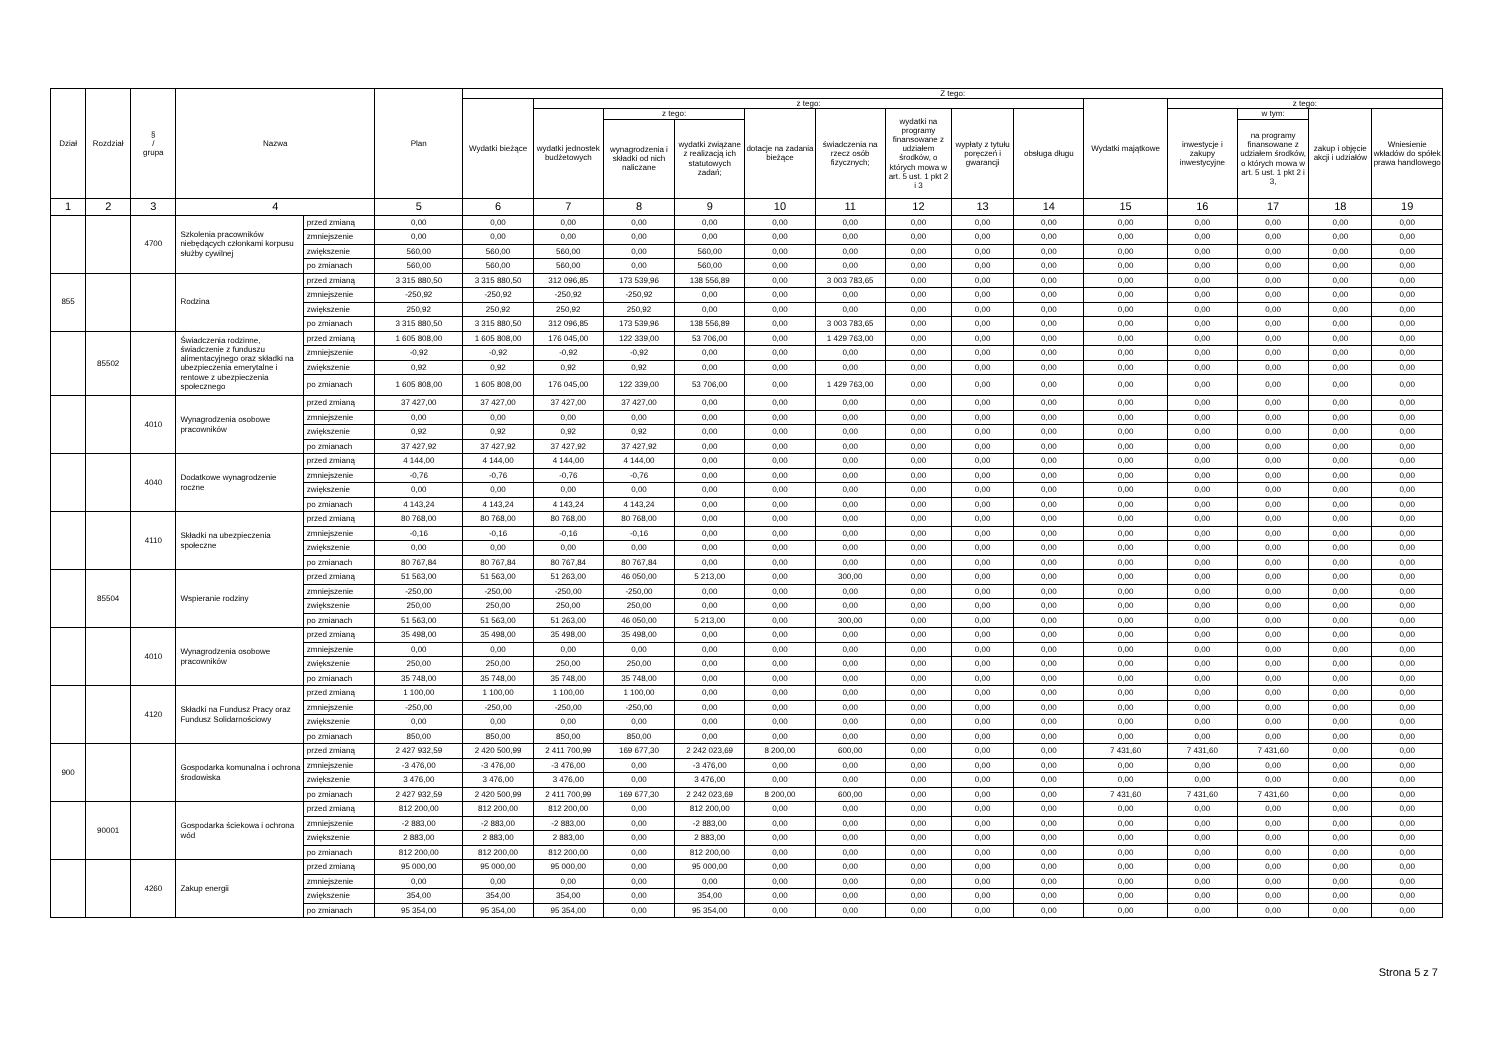| Dział | Rozdział | § / grupa | Nazwa | | Plan | Z tego: | | | | | | | | | | | | | |
| --- | --- | --- | --- | --- | --- | --- | --- | --- | --- | --- | --- | --- | --- | --- | --- | --- | --- | --- | --- |
| | | | | | | Wydatki bieżące | z tego: | | | | | | | | Wydatki majątkowe | z tego: | | | |
| | | | | | | | wydatki jednostek budżetowych | z tego: | | dotacje na zadania bieżące | świadczenia na rzecz osób fizycznych; | wydatki na programy finansowane z udziałem środków, o których mowa w art. 5 ust. 1 pkt 2 i 3 | wypłaty z tytułu poręczeń i gwarancji | obsługa długu | | inwestycje i zakupy inwestycyjne | w tym: | zakup i objęcie akcji i udziałów | Wniesienie wkładów do spółek prawa handlowego |
| | | | | | | | | wynagrodzenia i składki od nich naliczane | wydatki związane z realizacją ich statutowych zadań; | | | | | | | | na programy finansowane z udziałem środków, o których mowa w art. 5 ust. 1 pkt 2 i 3, | | |
| 1 | 2 | 3 | 4 | | 5 | 6 | 7 | 8 | 9 | 10 | 11 | 12 | 13 | 14 | 15 | 16 | 17 | 18 | 19 |
| | | 4700 | Szkolenia pracowników niebędących członkami korpusu służby cywilnej | przed zmianą | 0,00 | 0,00 | 0,00 | 0,00 | 0,00 | 0,00 | 0,00 | 0,00 | 0,00 | 0,00 | 0,00 | 0,00 | 0,00 | 0,00 | 0,00 |
| | | | | zmniejszenie | 0,00 | 0,00 | 0,00 | 0,00 | 0,00 | 0,00 | 0,00 | 0,00 | 0,00 | 0,00 | 0,00 | 0,00 | 0,00 | 0,00 | 0,00 |
| | | | | zwiększenie | 560,00 | 560,00 | 560,00 | 0,00 | 560,00 | 0,00 | 0,00 | 0,00 | 0,00 | 0,00 | 0,00 | 0,00 | 0,00 | 0,00 | 0,00 |
| | | | | po zmianach | 560,00 | 560,00 | 560,00 | 0,00 | 560,00 | 0,00 | 0,00 | 0,00 | 0,00 | 0,00 | 0,00 | 0,00 | 0,00 | 0,00 | 0,00 |
| 855 | | | Rodzina | przed zmianą | 3 315 880,50 | 3 315 880,50 | 312 096,85 | 173 539,96 | 138 556,89 | 0,00 | 3 003 783,65 | 0,00 | 0,00 | 0,00 | 0,00 | 0,00 | 0,00 | 0,00 | 0,00 |
| | | | | zmniejszenie | -250,92 | -250,92 | -250,92 | -250,92 | 0,00 | 0,00 | 0,00 | 0,00 | 0,00 | 0,00 | 0,00 | 0,00 | 0,00 | 0,00 | 0,00 |
| | | | | zwiększenie | 250,92 | 250,92 | 250,92 | 250,92 | 0,00 | 0,00 | 0,00 | 0,00 | 0,00 | 0,00 | 0,00 | 0,00 | 0,00 | 0,00 | 0,00 |
| | | | | po zmianach | 3 315 880,50 | 3 315 880,50 | 312 096,85 | 173 539,96 | 138 556,89 | 0,00 | 3 003 783,65 | 0,00 | 0,00 | 0,00 | 0,00 | 0,00 | 0,00 | 0,00 | 0,00 |
| | 85502 | | Świadczenia rodzinne, świadczenie z funduszu alimentacyjnego oraz składki na ubezpieczenia emerytalne i rentowe z ubezpieczenia społecznego | przed zmianą | 1 605 808,00 | 1 605 808,00 | 176 045,00 | 122 339,00 | 53 706,00 | 0,00 | 1 429 763,00 | 0,00 | 0,00 | 0,00 | 0,00 | 0,00 | 0,00 | 0,00 | 0,00 |
| | | | | zmniejszenie | -0,92 | -0,92 | -0,92 | -0,92 | 0,00 | 0,00 | 0,00 | 0,00 | 0,00 | 0,00 | 0,00 | 0,00 | 0,00 | 0,00 | 0,00 |
| | | | | zwiększenie | 0,92 | 0,92 | 0,92 | 0,92 | 0,00 | 0,00 | 0,00 | 0,00 | 0,00 | 0,00 | 0,00 | 0,00 | 0,00 | 0,00 | 0,00 |
| | | | | po zmianach | 1 605 808,00 | 1 605 808,00 | 176 045,00 | 122 339,00 | 53 706,00 | 0,00 | 1 429 763,00 | 0,00 | 0,00 | 0,00 | 0,00 | 0,00 | 0,00 | 0,00 | 0,00 |
| | | 4010 | Wynagrodzenia osobowe pracowników | przed zmianą | 37 427,00 | 37 427,00 | 37 427,00 | 37 427,00 | 0,00 | 0,00 | 0,00 | 0,00 | 0,00 | 0,00 | 0,00 | 0,00 | 0,00 | 0,00 | 0,00 |
| | | | | zmniejszenie | 0,00 | 0,00 | 0,00 | 0,00 | 0,00 | 0,00 | 0,00 | 0,00 | 0,00 | 0,00 | 0,00 | 0,00 | 0,00 | 0,00 | 0,00 |
| | | | | zwiększenie | 0,92 | 0,92 | 0,92 | 0,92 | 0,00 | 0,00 | 0,00 | 0,00 | 0,00 | 0,00 | 0,00 | 0,00 | 0,00 | 0,00 | 0,00 |
| | | | | po zmianach | 37 427,92 | 37 427,92 | 37 427,92 | 37 427,92 | 0,00 | 0,00 | 0,00 | 0,00 | 0,00 | 0,00 | 0,00 | 0,00 | 0,00 | 0,00 | 0,00 |
| | | 4040 | Dodatkowe wynagrodzenie roczne | przed zmianą | 4 144,00 | 4 144,00 | 4 144,00 | 4 144,00 | 0,00 | 0,00 | 0,00 | 0,00 | 0,00 | 0,00 | 0,00 | 0,00 | 0,00 | 0,00 | 0,00 |
| | | | | zmniejszenie | -0,76 | -0,76 | -0,76 | -0,76 | 0,00 | 0,00 | 0,00 | 0,00 | 0,00 | 0,00 | 0,00 | 0,00 | 0,00 | 0,00 | 0,00 |
| | | | | zwiększenie | 0,00 | 0,00 | 0,00 | 0,00 | 0,00 | 0,00 | 0,00 | 0,00 | 0,00 | 0,00 | 0,00 | 0,00 | 0,00 | 0,00 | 0,00 |
| | | | | po zmianach | 4 143,24 | 4 143,24 | 4 143,24 | 4 143,24 | 0,00 | 0,00 | 0,00 | 0,00 | 0,00 | 0,00 | 0,00 | 0,00 | 0,00 | 0,00 | 0,00 |
| | | 4110 | Składki na ubezpieczenia społeczne | przed zmianą | 80 768,00 | 80 768,00 | 80 768,00 | 80 768,00 | 0,00 | 0,00 | 0,00 | 0,00 | 0,00 | 0,00 | 0,00 | 0,00 | 0,00 | 0,00 | 0,00 |
| | | | | zmniejszenie | -0,16 | -0,16 | -0,16 | -0,16 | 0,00 | 0,00 | 0,00 | 0,00 | 0,00 | 0,00 | 0,00 | 0,00 | 0,00 | 0,00 | 0,00 |
| | | | | zwiększenie | 0,00 | 0,00 | 0,00 | 0,00 | 0,00 | 0,00 | 0,00 | 0,00 | 0,00 | 0,00 | 0,00 | 0,00 | 0,00 | 0,00 | 0,00 |
| | | | | po zmianach | 80 767,84 | 80 767,84 | 80 767,84 | 80 767,84 | 0,00 | 0,00 | 0,00 | 0,00 | 0,00 | 0,00 | 0,00 | 0,00 | 0,00 | 0,00 | 0,00 |
| | 85504 | | Wspieranie rodziny | przed zmianą | 51 563,00 | 51 563,00 | 51 263,00 | 46 050,00 | 5 213,00 | 0,00 | 300,00 | 0,00 | 0,00 | 0,00 | 0,00 | 0,00 | 0,00 | 0,00 | 0,00 |
| | | | | zmniejszenie | -250,00 | -250,00 | -250,00 | -250,00 | 0,00 | 0,00 | 0,00 | 0,00 | 0,00 | 0,00 | 0,00 | 0,00 | 0,00 | 0,00 | 0,00 |
| | | | | zwiększenie | 250,00 | 250,00 | 250,00 | 250,00 | 0,00 | 0,00 | 0,00 | 0,00 | 0,00 | 0,00 | 0,00 | 0,00 | 0,00 | 0,00 | 0,00 |
| | | | | po zmianach | 51 563,00 | 51 563,00 | 51 263,00 | 46 050,00 | 5 213,00 | 0,00 | 300,00 | 0,00 | 0,00 | 0,00 | 0,00 | 0,00 | 0,00 | 0,00 | 0,00 |
| | | 4010 | Wynagrodzenia osobowe pracowników | przed zmianą | 35 498,00 | 35 498,00 | 35 498,00 | 35 498,00 | 0,00 | 0,00 | 0,00 | 0,00 | 0,00 | 0,00 | 0,00 | 0,00 | 0,00 | 0,00 | 0,00 |
| | | | | zmniejszenie | 0,00 | 0,00 | 0,00 | 0,00 | 0,00 | 0,00 | 0,00 | 0,00 | 0,00 | 0,00 | 0,00 | 0,00 | 0,00 | 0,00 | 0,00 |
| | | | | zwiększenie | 250,00 | 250,00 | 250,00 | 250,00 | 0,00 | 0,00 | 0,00 | 0,00 | 0,00 | 0,00 | 0,00 | 0,00 | 0,00 | 0,00 | 0,00 |
| | | | | po zmianach | 35 748,00 | 35 748,00 | 35 748,00 | 35 748,00 | 0,00 | 0,00 | 0,00 | 0,00 | 0,00 | 0,00 | 0,00 | 0,00 | 0,00 | 0,00 | 0,00 |
| | | 4120 | Składki na Fundusz Pracy oraz Fundusz Solidarnościowy | przed zmianą | 1 100,00 | 1 100,00 | 1 100,00 | 1 100,00 | 0,00 | 0,00 | 0,00 | 0,00 | 0,00 | 0,00 | 0,00 | 0,00 | 0,00 | 0,00 | 0,00 |
| | | | | zmniejszenie | -250,00 | -250,00 | -250,00 | -250,00 | 0,00 | 0,00 | 0,00 | 0,00 | 0,00 | 0,00 | 0,00 | 0,00 | 0,00 | 0,00 | 0,00 |
| | | | | zwiększenie | 0,00 | 0,00 | 0,00 | 0,00 | 0,00 | 0,00 | 0,00 | 0,00 | 0,00 | 0,00 | 0,00 | 0,00 | 0,00 | 0,00 | 0,00 |
| | | | | po zmianach | 850,00 | 850,00 | 850,00 | 850,00 | 0,00 | 0,00 | 0,00 | 0,00 | 0,00 | 0,00 | 0,00 | 0,00 | 0,00 | 0,00 | 0,00 |
| 900 | | | Gospodarka komunalna i ochrona środowiska | przed zmianą | 2 427 932,59 | 2 420 500,99 | 2 411 700,99 | 169 677,30 | 2 242 023,69 | 8 200,00 | 600,00 | 0,00 | 0,00 | 0,00 | 7 431,60 | 7 431,60 | 7 431,60 | 0,00 | 0,00 |
| | | | | zmniejszenie | -3 476,00 | -3 476,00 | -3 476,00 | 0,00 | -3 476,00 | 0,00 | 0,00 | 0,00 | 0,00 | 0,00 | 0,00 | 0,00 | 0,00 | 0,00 | 0,00 |
| | | | | zwiększenie | 3 476,00 | 3 476,00 | 3 476,00 | 0,00 | 3 476,00 | 0,00 | 0,00 | 0,00 | 0,00 | 0,00 | 0,00 | 0,00 | 0,00 | 0,00 | 0,00 |
| | | | | po zmianach | 2 427 932,59 | 2 420 500,99 | 2 411 700,99 | 169 677,30 | 2 242 023,69 | 8 200,00 | 600,00 | 0,00 | 0,00 | 0,00 | 7 431,60 | 7 431,60 | 7 431,60 | 0,00 | 0,00 |
| | 90001 | | Gospodarka ściekowa i ochrona wód | przed zmianą | 812 200,00 | 812 200,00 | 812 200,00 | 0,00 | 812 200,00 | 0,00 | 0,00 | 0,00 | 0,00 | 0,00 | 0,00 | 0,00 | 0,00 | 0,00 | 0,00 |
| | | | | zmniejszenie | -2 883,00 | -2 883,00 | -2 883,00 | 0,00 | -2 883,00 | 0,00 | 0,00 | 0,00 | 0,00 | 0,00 | 0,00 | 0,00 | 0,00 | 0,00 | 0,00 |
| | | | | zwiększenie | 2 883,00 | 2 883,00 | 2 883,00 | 0,00 | 2 883,00 | 0,00 | 0,00 | 0,00 | 0,00 | 0,00 | 0,00 | 0,00 | 0,00 | 0,00 | 0,00 |
| | | | | po zmianach | 812 200,00 | 812 200,00 | 812 200,00 | 0,00 | 812 200,00 | 0,00 | 0,00 | 0,00 | 0,00 | 0,00 | 0,00 | 0,00 | 0,00 | 0,00 | 0,00 |
| | | 4260 | Zakup energii | przed zmianą | 95 000,00 | 95 000,00 | 95 000,00 | 0,00 | 95 000,00 | 0,00 | 0,00 | 0,00 | 0,00 | 0,00 | 0,00 | 0,00 | 0,00 | 0,00 | 0,00 |
| | | | | zmniejszenie | 0,00 | 0,00 | 0,00 | 0,00 | 0,00 | 0,00 | 0,00 | 0,00 | 0,00 | 0,00 | 0,00 | 0,00 | 0,00 | 0,00 | 0,00 |
| | | | | zwiększenie | 354,00 | 354,00 | 354,00 | 0,00 | 354,00 | 0,00 | 0,00 | 0,00 | 0,00 | 0,00 | 0,00 | 0,00 | 0,00 | 0,00 | 0,00 |
| | | | | po zmianach | 95 354,00 | 95 354,00 | 95 354,00 | 0,00 | 95 354,00 | 0,00 | 0,00 | 0,00 | 0,00 | 0,00 | 0,00 | 0,00 | 0,00 | 0,00 | 0,00 |
Strona 5 z 7